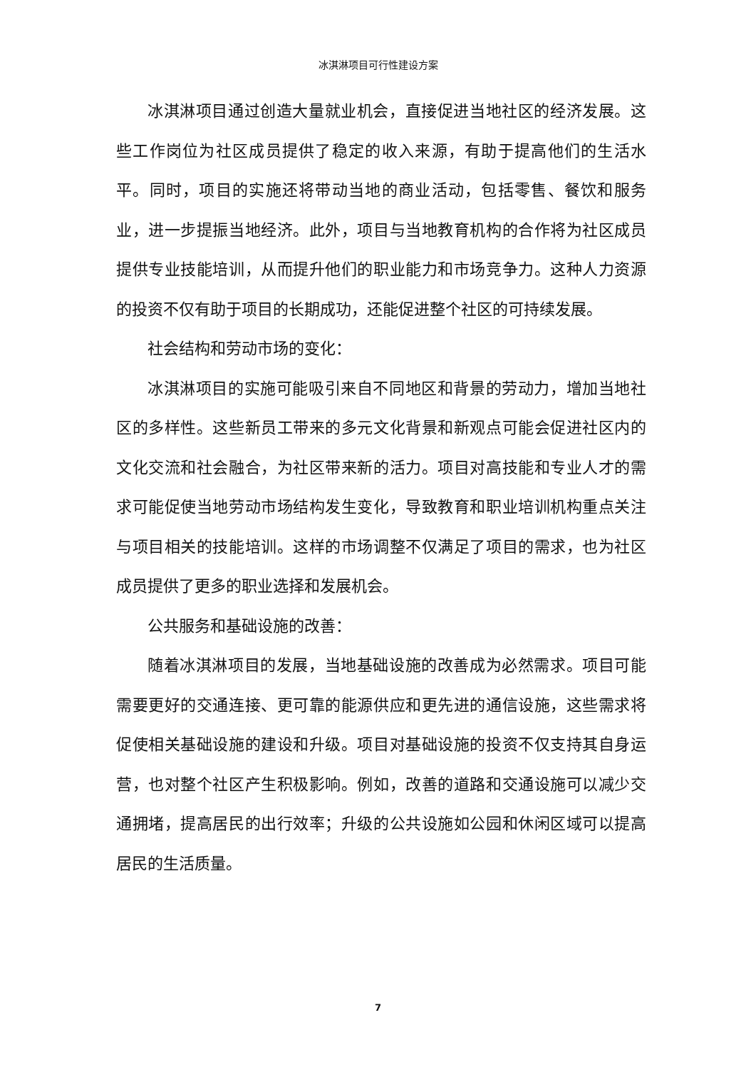冰淇淋项目可行性建设方案
冰淇淋项目通过创造大量就业机会，直接促进当地社区的经济发展。这些工作岗位为社区成员提供了稳定的收入来源，有助于提高他们的生活水平。同时，项目的实施还将带动当地的商业活动，包括零售、餐饮和服务业，进一步提振当地经济。此外，项目与当地教育机构的合作将为社区成员提供专业技能培训，从而提升他们的职业能力和市场竞争力。这种人力资源的投资不仅有助于项目的长期成功，还能促进整个社区的可持续发展。
社会结构和劳动市场的变化：
冰淇淋项目的实施可能吸引来自不同地区和背景的劳动力，增加当地社区的多样性。这些新员工带来的多元文化背景和新观点可能会促进社区内的文化交流和社会融合，为社区带来新的活力。项目对高技能和专业人才的需求可能促使当地劳动市场结构发生变化，导致教育和职业培训机构重点关注与项目相关的技能培训。这样的市场调整不仅满足了项目的需求，也为社区成员提供了更多的职业选择和发展机会。
公共服务和基础设施的改善：
随着冰淇淋项目的发展，当地基础设施的改善成为必然需求。项目可能需要更好的交通连接、更可靠的能源供应和更先进的通信设施，这些需求将促使相关基础设施的建设和升级。项目对基础设施的投资不仅支持其自身运营，也对整个社区产生积极影响。例如，改善的道路和交通设施可以减少交通拥堵，提高居民的出行效率；升级的公共设施如公园和休闲区域可以提高居民的生活质量。
7